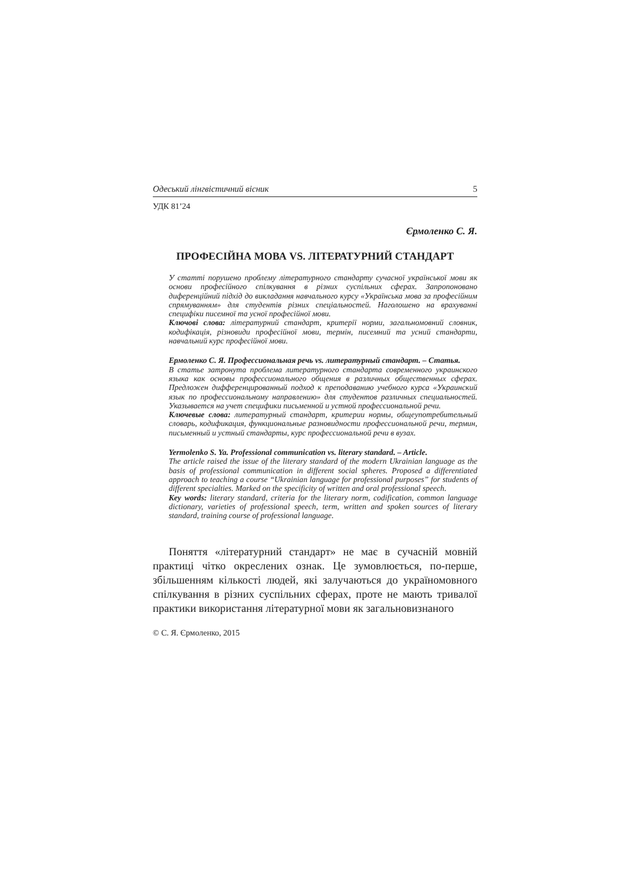Одеський лінгвістичний вісник 5
УДК 81’24
Єрмоленко С. Я.
ПРОФЕСІЙНА МОВА VS. ЛІТЕРАТУРНИЙ СТАНДАРТ
У статті порушено проблему літературного стандарту сучасної української мови як основи професійного спілкування в різних суспільних сферах. Запропоновано диференційний підхід до викладання навчального курсу «Українська мова за професійним спрямуванням» для студентів різних спеціальностей. Наголошено на врахуванні специфіки писемної та усної професійної мови.
Ключові слова: літературний стандарт, критерії норми, загальномовний словник, кодифікація, різновиди професійної мови, термін, писемний та усний стандарти, навчальний курс професійної мови.
Ермоленко С. Я. Профессиональная речь vs. литературный стандарт. – Статья.
В статье затронута проблема литературного стандарта современного украинского языка как основы профессионального общения в различных общественных сферах. Предложен дифференцированный подход к преподаванию учебного курса «Украинский язык по профессиональному направлению» для студентов различных специальностей. Указывается на учет специфики письменной и устной профессиональной речи.
Ключевые слова: литературный стандарт, критерии нормы, общеупотребительный словарь, кодификация, функциональные разновидности профессиональной речи, термин, письменный и устный стандарты, курс профессиональной речи в вузах.
Yermolenko S. Ya. Professional communication vs. literary standard. – Article.
The article raised the issue of the literary standard of the modern Ukrainian language as the basis of professional communication in different social spheres. Proposed a differentiated approach to teaching a course “Ukrainian language for professional purposes” for students of different specialties. Marked on the specificity of written and oral professional speech.
Key words: literary standard, criteria for the literary norm, codification, common language dictionary, varieties of professional speech, term, written and spoken sources of literary standard, training course of professional language.
Поняття «літературний стандарт» не має в сучасній мовній практиці чітко окреслених ознак. Це зумовлюється, по-перше, збільшенням кількості людей, які залучаються до україномовного спілкування в різних суспільних сферах, проте не мають тривалої практики використання літературної мови як загальновизнаного
© С. Я. Єрмоленко, 2015